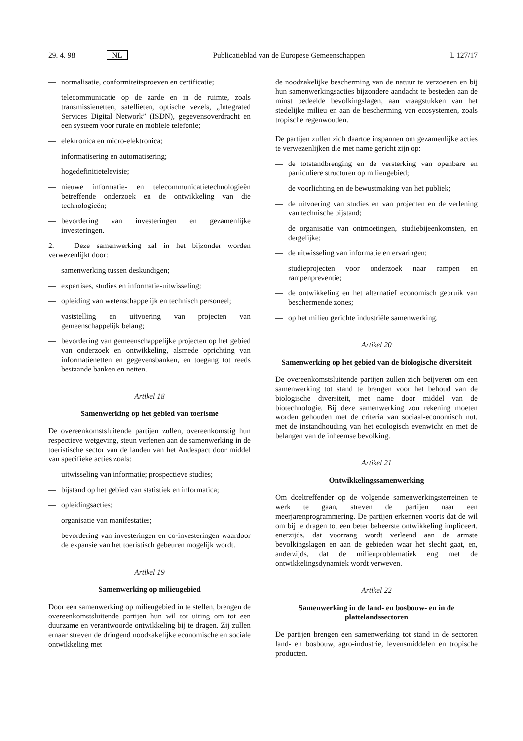29. 4. 98 NL Publicatieblad van de Europese Gemeenschappen L 127/17
— normalisatie, conformiteitsproeven en certificatie;
— telecommunicatie op de aarde en in de ruimte, zoals transmissienetten, satellieten, optische vezels, „Integrated Services Digital Network” (ISDN), gegevensoverdracht en een systeem voor rurale en mobiele telefonie;
— elektronica en micro-elektronica;
— informatisering en automatisering;
— hogedefinitietelevisie;
— nieuwe informatie- en telecommunicatietechnologieën betreffende onderzoek en de ontwikkeling van die technologieën;
— bevordering van investeringen en gezamenlijke investeringen.
2. Deze samenwerking zal in het bijzonder worden verwezenlijkt door:
— samenwerking tussen deskundigen;
— expertises, studies en informatie-uitwisseling;
— opleiding van wetenschappelijk en technisch personeel;
— vaststelling en uitvoering van projecten van gemeenschappelijk belang;
— bevordering van gemeenschappelijke projecten op het gebied van onderzoek en ontwikkeling, alsmede oprichting van informatienetten en gegevensbanken, en toegang tot reeds bestaande banken en netten.
Artikel 18
Samenwerking op het gebied van toerisme
De overeenkomstsluitende partijen zullen, overeenkomstig hun respectieve wetgeving, steun verlenen aan de samenwerking in de toeristische sector van de landen van het Andespact door middel van specifieke acties zoals:
— uitwisseling van informatie; prospectieve studies;
— bijstand op het gebied van statistiek en informatica;
— opleidingsacties;
— organisatie van manifestaties;
— bevordering van investeringen en co-investeringen waardoor de expansie van het toeristisch gebeuren mogelijk wordt.
Artikel 19
Samenwerking op milieugebied
Door een samenwerking op milieugebied in te stellen, brengen de overeenkomstsluitende partijen hun wil tot uiting om tot een duurzame en verantwoorde ontwikkeling bij te dragen. Zij zullen ernaar streven de dringend noodzakelijke economische en sociale ontwikkeling met
de noodzakelijke bescherming van de natuur te verzoenen en bij hun samenwerkingsacties bijzondere aandacht te besteden aan de minst bedeelde bevolkingslagen, aan vraagstukken van het stedelijke milieu en aan de bescherming van ecosystemen, zoals tropische regenwouden.
De partijen zullen zich daartoe inspannen om gezamenlijke acties te verwezenlijken die met name gericht zijn op:
— de totstandbrenging en de versterking van openbare en particuliere structuren op milieugebied;
— de voorlichting en de bewustmaking van het publiek;
— de uitvoering van studies en van projecten en de verlening van technische bijstand;
— de organisatie van ontmoetingen, studiebijeenkomsten, en dergelijke;
— de uitwisseling van informatie en ervaringen;
— studieprojecten voor onderzoek naar rampen en rampenpreventie;
— de ontwikkeling en het alternatief economisch gebruik van beschermende zones;
— op het milieu gerichte industriële samenwerking.
Artikel 20
Samenwerking op het gebied van de biologische diversiteit
De overeenkomstsluitende partijen zullen zich beijveren om een samenwerking tot stand te brengen voor het behoud van de biologische diversiteit, met name door middel van de biotechnologie. Bij deze samenwerking zou rekening moeten worden gehouden met de criteria van sociaal-economisch nut, met de instandhouding van het ecologisch evenwicht en met de belangen van de inheemse bevolking.
Artikel 21
Ontwikkelingssamenwerking
Om doeltreffender op de volgende samenwerkingsterreinen te werk te gaan, streven de partijen naar een meerjarenprogrammering. De partijen erkennen voorts dat de wil om bij te dragen tot een beter beheerste ontwikkeling impliceert, enerzijds, dat voorrang wordt verleend aan de armste bevolkingslagen en aan de gebieden waar het slecht gaat, en, anderzijds, dat de milieuproblematiek eng met de ontwikkelingsdynamiek wordt verweven.
Artikel 22
Samenwerking in de land- en bosbouw- en in de plattelandssectoren
De partijen brengen een samenwerking tot stand in de sectoren land- en bosbouw, agro-industrie, levensmiddelen en tropische producten.